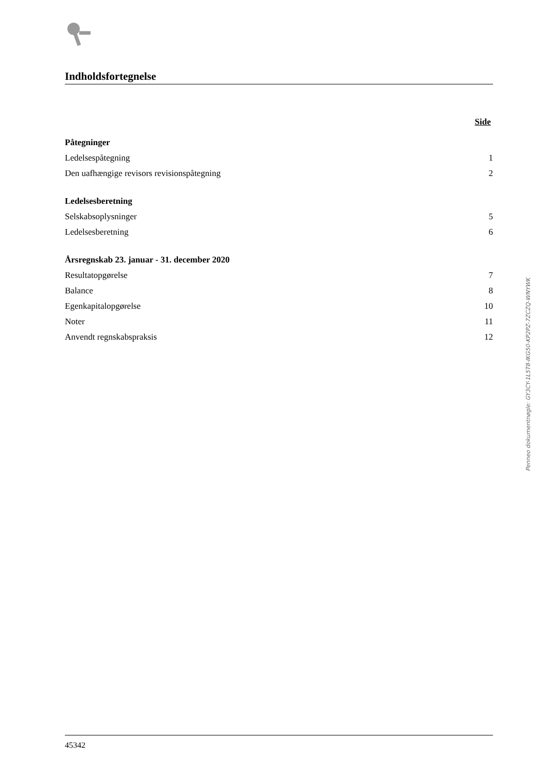Indholdsfortegnelse
| | Side |
| Påtegninger | |
| Ledelsespåtegning | 1 |
| Den uafhængige revisors revisionspåtegning | 2 |
| Ledelsesberetning | |
| Selskabsoplysninger | 5 |
| Ledelsesberetning | 6 |
| Årsregnskab 23. januar - 31. december 2020 | |
| Resultatopgørelse | 7 |
| Balance | 8 |
| Egenkapitalopgørelse | 10 |
| Noter | 11 |
| Anvendt regnskabspraksis | 12 |
Penneo dokumentnøgle: GY3CY-1L5T8-IKG50-KP2PZ-7ZCZQ-WNYWK
45342